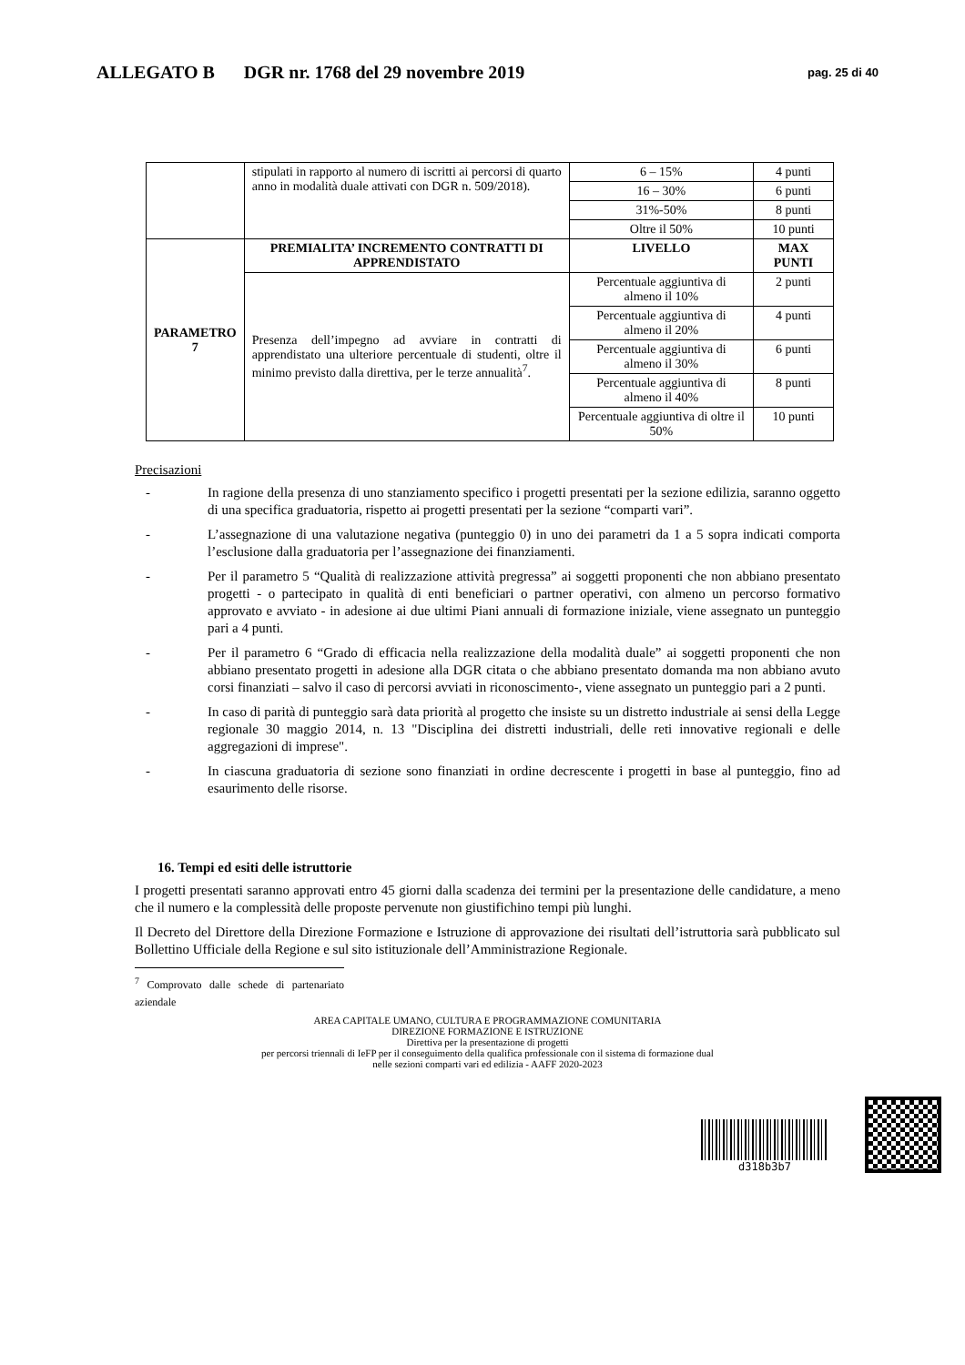ALLEGATO B DGR nr. 1768 del 29 novembre 2019
pag. 25 di 40
| | stipulati in rapporto al numero di iscritti ai percorsi di quarto anno in modalità duale attivati con DGR n. 509/2018). | 6 – 15% | 4 punti |
| | | 16 – 30% | 6 punti |
| | | 31%-50% | 8 punti |
| | | Oltre il 50% | 10 punti |
| PARAMETRO 7 | PREMIALITA’ INCREMENTO CONTRATTI DI APPRENDISTATO | LIVELLO | MAX PUNTI |
| | Presenza dell’impegno ad avviare in contratti di apprendistato una ulteriore percentuale di studenti, oltre il minimo previsto dalla direttiva, per le terze annualità<sup>7</sup>. | Percentuale aggiuntiva di almeno il 10% | 2 punti |
| | | Percentuale aggiuntiva di almeno il 20% | 4 punti |
| | | Percentuale aggiuntiva di almeno il 30% | 6 punti |
| | | Percentuale aggiuntiva di almeno il 40% | 8 punti |
| | | Percentuale aggiuntiva di oltre il 50% | 10 punti |
Precisazioni
- In ragione della presenza di uno stanziamento specifico i progetti presentati per la sezione edilizia, saranno oggetto di una specifica graduatoria, rispetto ai progetti presentati per la sezione “comparti vari”.
- L’assegnazione di una valutazione negativa (punteggio 0) in uno dei parametri da 1 a 5 sopra indicati comporta l’esclusione dalla graduatoria per l’assegnazione dei finanziamenti.
- Per il parametro 5 “Qualità di realizzazione attività pregressa” ai soggetti proponenti che non abbiano presentato progetti - o partecipato in qualità di enti beneficiari o partner operativi, con almeno un percorso formativo approvato e avviato - in adesione ai due ultimi Piani annuali di formazione iniziale, viene assegnato un punteggio pari a 4 punti.
- Per il parametro 6 “Grado di efficacia nella realizzazione della modalità duale” ai soggetti proponenti che non abbiano presentato progetti in adesione alla DGR citata o che abbiano presentato domanda ma non abbiano avuto corsi finanziati – salvo il caso di percorsi avviati in riconoscimento-, viene assegnato un punteggio pari a 2 punti.
- In caso di parità di punteggio sarà data priorità al progetto che insiste su un distretto industriale ai sensi della Legge regionale 30 maggio 2014, n. 13 "Disciplina dei distretti industriali, delle reti innovative regionali e delle aggregazioni di imprese".
- In ciascuna graduatoria di sezione sono finanziati in ordine decrescente i progetti in base al punteggio, fino ad esaurimento delle risorse.
16. Tempi ed esiti delle istruttorie
I progetti presentati saranno approvati entro 45 giorni dalla scadenza dei termini per la presentazione delle candidature, a meno che il numero e la complessità delle proposte pervenute non giustifichino tempi più lunghi.
Il Decreto del Direttore della Direzione Formazione e Istruzione di approvazione dei risultati dell’istruttoria sarà pubblicato sul Bollettino Ufficiale della Regione e sul sito istituzionale dell’Amministrazione Regionale.
<sup>7</sup> Comprovato dalle schede di partenariato aziendale
AREA CAPITALE UMANO, CULTURA E PROGRAMMAZIONE COMUNITARIA
DIREZIONE FORMAZIONE E ISTRUZIONE
Direttiva per la presentazione di progetti
per percorsi triennali di IeFP per il conseguimento della qualifica professionale con il sistema di formazione dual
nelle sezioni comparti vari ed edilizia - AAFF 2020-2023
d318b3b7